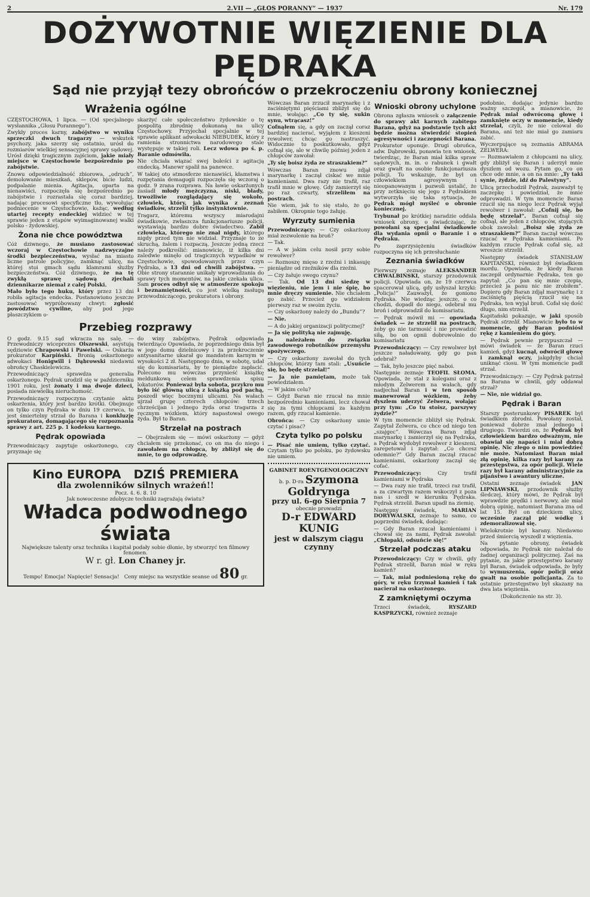2 2.VII — „GŁOS PORANNY” — 1937 Nr. 179
DOŻYWOTNIE WIĘZIENIE DLA PĘDRAKA
Sąd nie przyjął tezy obrońców o przekroczeniu obrony koniecznej
Wrażenia ogólne
CZĘSTOCHOWA, 1 lipca. — (Od specjalnego wysłannika „Głosu Porannego”).
Zwykły proces karny, zabójstwo w wyniku sprzeczki dwuch tragarzy — wskutek psychozy, jaka szerzy się ostatnio, urósł do rozmiarów wielkiej sensacyjnej sprawy sądowej. Urósł dzięki tragicznym zajściom, jakie miały miejsce w Częstochowie bezpośrednio po zabójstwie.
Znowu odpowiedzialność zbiorowa, „odruch”, demolowanie mieszkań, sklepów, bicie ludzi, podpalanie mienia. Agitacja, oparta na nienawiści, rozpoczęła się bezpośrednio po zabójstwie i rozrastała się coraz bardziej, nadając procesowi specyficzne tło, wywołując podniecenie w Częstochowie, każąc, według utartej recepty endeckiej widzieć w tej sprawie jeden z etapów wyimaginowanej walki polsko - żydowskiej.
Żona nie chce powództwa
Cóż dziwnego, że musiano zastosować wczoraj w Częstochowie nadzwyczajne środki bezpieczeństwa, wysłać na miasto liczne patrole policyjne, zamknąć ulicę, na której stoi gmach sądu klamrami służby bezpieczeństwa. Cóż dziwnego, że na tę zwykłą sprawę sądową zjechali dziennikarze niemal z całej Polski.
Mało było tego huku, który przez 13 dni robiła agitacja endecka. Postanowiono jeszcze zastosować wypróbowany chwyt: zgłosić powództwo cywilne, aby pod jego płaszczykiem o-
skarżyć całe społeczeństwo żydowskie o tę pospolitą zbrodnię dokonaną na ulicy Częstochowy. Przyjechał specjalnie w tej sprawie aplikant adwokacki NIEBUDEK, który z ramienia stronnictwa narodowego stale występuje w takiej roli. Lecz wdowa po ś. p. Baranie odmówiła.
Nie chciała wiązać swej boleści z agitacją endecką. Manewr spalił na panewce.
W takiej oto atmosferze nienawiści, kłamstwa i rozpętania demagogii rozpoczęła się wczoraj o godz. 9 zrana rozprawa. Na ławie oskarżonych zasiadł młody mężczyzna, niski, blady, trwożliwie rozglądający się wokoło, człowiek, który, jak wynika z zeznań świadków, strzelił tylko instynktownie.
Tragarz, któremu wszyscy miarodajni świadkowie, zwłaszcza funkcjonariusze policji, wystawiają bardzo dobre świadectwo. Zabił człowieka, którego nie znał nigdy, którego nigdy przed tym nie widział. Przyznaje to ze skruchą, żalem i rozpaczą. Jeszcze jedną rzecz należy podkreślić: mianowicie, iż kilka dni zaledwie minęło od tragicznych wypadków w Częstochowie, spowodowanych przez czyn Pędraka, a 13 dni od chwili zabójstwa. — Obie strony starannie unikały wprowadzania do sprawy tych momentów, na jakie czekała ulica. Sam proces odbył się w atmosferze spokoju i beznamiętności, co jest wielką zasługą przewodniczącego, prokuratora i obrony.
Przebieg rozprawy
O godz. 9.15 sąd wkracza na salę. — Przewodniczy wiceprezes Olszewski, asystują sędziowie Chrapowski i Pawelski. — Oskarża prokurator Karpiński. Bronią oskarżonego adwokaci Honigwill i Dąbrowski niedawni obrońcy Chaskielewicza.
Przewodniczący sprawdza generalia oskarżonego. Pędrak urodził się w październiku 1901 roku, jest żonaty i ma dwoje dzieci, posiada niewielką nieruchomość.
Przewodniczący rozpoczyna czytanie aktu oskarżenia, który jest bardzo krótki. Obejmuje on tylko czyn Pędraka w dniu 19 czerwca, to jest śmiertelny strzał do Barana i konkluzję prokuratora, domagającego się rozpoznania sprawy z art. 225 p. 1 kodeksu karnego.
Pędrak opowiada
Przewodniczący zapytuje oskarżonego, czy przyznaje się
do winy zabójstwa. Pędrak odpowiada twierdząco Opowiada, że poprzedniego dnia był w jego domu dzielnicowy i za przekroczenie antysanitarne ukarał go mandatem karnym w wysokości 2 zł. Następnego dnia, w sobotę, udał się do komisariatu, by te pieniądze zapłacić. Polecono mu wówczas przynieść książkę meldunkową celem sprawdzenia spisu lokatorów. Ponieważ była sobota, przykro mu było iść główną ulicą z książką pod pachą, poszedł więc bocznymi ulicami. Na wałach ujrzał grupę czterech chłopców: trzech chrześcijan i jednego żyda oraz tragarza z ręcznym wózkiem, który napastował owego żyda. Był to Baran.
Strzelał na postrach
— Obejrzałem się — mówi oskarżony — gdyż chciałem się przekonać, co on ma do niego i zawołałem na chłopca, by zbliżył się do mnie, to go odprowadzę.
Kino EUROPA DZIŚ PREMIERA
dla zwolenników silnych wrażeń!!
Pocz. 4. 6. 8. 10
Jak nowoczesne zdobycze techniki zagrażają światu?
Władca podwodnego świata
Największe talenty oraz technika i kapitał podały sobie dłonie, by stworzyć ten filmowy fenomen.
W r. gł. Lon Chaney jr.
Tempo! Emocja! Napięcie! Sensacja! Ceny miejsc na wszystkie seanse od 80 gr.
Wówczas Baran zrzucił marynarkę i z zaciśniętymi pięściami zbliżył się do mnie, wołając: „Co ty się, sukin synu, wtrącasz!”
Cofnąłem się, a gdy on zaczął coraz bardziej nacierać, wyjąłem z kieszeni rewolwer, chcąc go nastraszyć. Widocznie to poskutkowało, gdyż cofnął się, ale w chwilę później jeden z chłopców zawołał:
„Ty się boisz żyda ze straszakiem?”
Wówczas Baran znowu zdjął marynarkę i zaczął ciskać we mnie kamieniami. Dwa razy nie trafił, raz trafił mnie w głowę. Gdy zamierzył się po raz czwarty, strzeliłem na postrach.
Nie wiem, jak to się stało, że go zabiłem. Okropnie tego żałuję.
Wyrzuty sumienia
Przewodniczący: — Czy oskarżony miał zezwolenie na broń?
— Tak.
— A w jakim celu nosił przy sobie rewolwer?
— Roznoszę mięso z rzeźni i inkasuję pieniądze od rzeźników dla rzeźni.
— Czy żałuje swego czynu?
— Tak. Od 13 dni siedzę w więzieniu, nie jem i nie śpię, bo mnie dręczy sumienie. Nie chciałem go zabić. Przecież go widziałem pierwszy raz w swoim życiu.
— Czy oskarżony należy do „Bundu”?
— Nie.
— A do jakiej organizacji politycznej?
— Ja się polityką nie zajmuję.
Ja należałem do związku zawodowego robotników przemysłu spożywczego.
— Czy oskarżony zawołał do tych chłopców, którzy tam stali: „Usuńcie się, bo będę strzelał!”
— Ja nie pamiętam, może tak powiedziałem.
— W jakim celu?
— Gdyż Baran nie rzucał na mnie bezpośrednio kamieniami, lecz chował się za tymi chłopcami za każdym razem, gdy rzucał kamienie.
Obrońca: — Czy oskarżony umie czytać i pisać?
Czyta tylko po polsku
— Pisać nie umiem, tylko czytać. Czytam tylko po polsku, po żydowsku nie umiem.
GABINET ROENTGENOLOGICZNY
b. p. D-ra Szymona Goldrynga
przy ul. 6-go Sierpnia 7
obecnie prowadzi
D-r EDWARD KUNIG
jest w dalszym ciągu czynny
Wnioski obrony uchylone
Obrona zgłasza wniosek o załączenie do sprawy akt karnych zabitego Barana, gdyż na podstawie tych akt będzie można stwierdzić stopień agresywności i zaczepności Barana.
Prokurator oponuje. Drugi obrońca, adw. Dąbrowski, ponawia ten wniosek, twierdząc, że Baran miał kilka spraw sądowych, m. in. o rabunek i gwałt oraz gwałt na osobie funkcjonariusza policji. To wskazuje, że był on człowiekiem agresywnym i nieopanowanym i pozwoli ustalić, że przy zetknięciu się jego z Pędrakiem wytworzyła się taka sytuacja, że Pędrak mógł myśleć o obronie koniecznej.
Trybunał po krótkiej naradzie oddala wniosek obrony, o świadczając, że powołani są specjalni świadkowie dla wydania opnii o Baranie i o Pędraku.
Po zaprzysiężeniu świadków rozpoczyna się ich przesłuchanie
Zeznania świadków
Pierwszy zeznaje ALEKSANDER CHWALBIŃSKI, starszy przodownik policji. Opowiada on, że 19 czerwca spacerował ulicą, gdy usłyszał krzyki: „Policja!” Zauważył, że goniono Pędraka. Nie wiedząc jeszcze, o co chodzi, dopadł do niego, odebrał mu broń i odprowadził do komisariatu.
— Pędrak mówił mi — opowiada świadek — że strzelił na postrach, żeby go nie tarmosić i nie prowadzić siłą, bo on opnii dobrowolnie do komisariatu
Przewodniczący: — Czy rewolwer był jeszcze naładowany, gdy go pan odebrał?
— Tak, było jeszcze pięć naboi.
Następnie zeznaje TEOFIL SŁOMA. Opowiada, że stał z kolegami oraz z młodym Zelwerem na wałach, gdy nadjechał Baran i w ten sposób manewrował wózkiem, żeby dyszlem uderzyć Zelwera, wołając przy tym: „Co tu stoisz, parszywy żydzie?”
W tym momencie zbliżył się Pędrak. Zapytał Zelwera, co chce od niego ten „szajgec”. Wówczas Baran zdjął marynarkę i zamierzył się na Pędraka, a Pędrak wydobył rewolwer z kieszeni, zarepetował i zapytał: „Co chcesz odemnie?” Gdy Baran zaczął rzucać kamieniami, oskarżony zaczął się cofać.
Przewodniczący: Czy trafił kamieniami w Pędraka
— Dwa razy nie trafił, trzeci raz trafił, a za czwartym razem wskoczył z poza nas i szedł w kierunku Pędraka. Pędrak strzelił. Baran upadł na ziemię.
Następny świadek, MARIAN DORYWALSKI, zeznaje to samo, co poprzedni świadek, dodając:
— Gdy Baran rzucał kamieniami i chował się za nami, Pędrak zawołał: „Chłopaki, odsuńcie się!”
Strzelał podczas ataku
Przewodniczący: Czy w chwili, gdy Pędrak strzelił, Baran miał w ręku kamień?
— Tak, miał podniesioną rękę do góry, w ręku trzymał kamień i tak nacierał na oskarżonego.
Z zamkniętymi oczyma
Trzeci świadek, RYSZARD KASPRZYCKI, również zeznaje
podobnie, dodając jedynie bardzo ważny szczegół, a mianowicie, że Pędrak miał odwróconą głowę i zamknięte oczy w momencie, kiedy strzelał, czyli, że nie celował do Barana, ani też nie miał go zamiaru zabić.
Wyczerpujące są zeznania ABRAMA ZELWERA:
— Rozmawiałem z chłopcami na ulicy, gdy zbliżył się Baran i uderzył mnie dyszlem od wozu. Pytam go, co on chce ode mnie, a on na mnie: „Ty taki synie, żydzie, idź do Palestyny”.
Ulicą przechodził Pędrak, zauważył tę zaczepkę i powiedział, że mnie odprowadzi. W tym momencie Baran rzucił się na niego lecz Pędrak wyjął rewolwer i zawołał: „Cofnij się, bo będę strzelał”. Baran cofnął się cofnął, ale jeden z chłopców, stojących obok zawołał: „Boisz się żyda ze straszakiem?” Baran zaczął wówczas rzucać w Pędraka kamieniami. Po każdym rzucie Pędrak cofał się, aż wreszcie strzelił.
Następny świadek STANISŁAW KAPITAŃSKI, również był świadkiem mordu. Opowiada, że kiedy Baran zaczepił ordynarnie Pędraka, ten go zapytał: „Co pan się mnie czepia, przecież ja panu nic nie zrobiłem”. Dopiero gdy Baran zdjął marynarkę i z zaciśniętą pięścią rzucił się na Pędraka, ten wyjął broń. Cofał się dość długo, nim strzelił.
Kapitański pokazuje, w jaki sposób Pędrak strzelił. Mianowicie było to w momencie, gdy Baran podniósł rękę z kamieniem do góry.
— Pędrak pewnie przypuszczał — mówi świadek — że Baran rzuci kamień, gdyż kucnął, odwrócił głowę i zamknął oczy, jakgdyby chciał uniknąć ciosu. W tym momencie padł strzał.
Przewodniczący: — Czy Pędrak patrzał na Barana w chwili, gdy oddawał strzał?
— Nie, nie widział go.
Pędrak i Baran
Starszy posterunkowy PISAREK był świadkiem zbrodni. Powołany został, ponieważ dobrze znał jednego i drugiego. Twierdzi on, że Pędrak był człowiekiem bardzo odważnym, nie obawiał się napaści i miał dobrą opinię. Nic złego o nim powiedzieć nie może. Natomiast Baran miał złą opinię, kilka razy był karany za przestępstwa, za opór policji. Wiele razy był karany administracyjnie za pijaństwo i awantury uliczne.
Ostatni zeznaje świadek JAN LIPNIAWSKI, przodownik służby śledczej, który mówi, że Pędrak był wprawdzie prędki i nerwowy, ale miał dobrą opinię, natomiast Barana zna od lat 15. Był on dzieckiem ulicy, wcześnie zaczął pić wódkę i zdemoralizował się.
Wielokrotnie był karany. Niedawno przed śmiercią wyszedł z więzienia.
Na pytanie obrony, świadek odpowiada, że Pędrak nie należał do żadnej organizacji politycznej. Zaś na pytanie, za jakie przestępstwo karany był Baran, świadek odpowiada, że były to wymuszenia, opór policji oraz gwałt na osobie policjanta. Za to ostatnie przestępstwo był skazany na dwa lata więzienia.
(Dokończenie na str. 3).